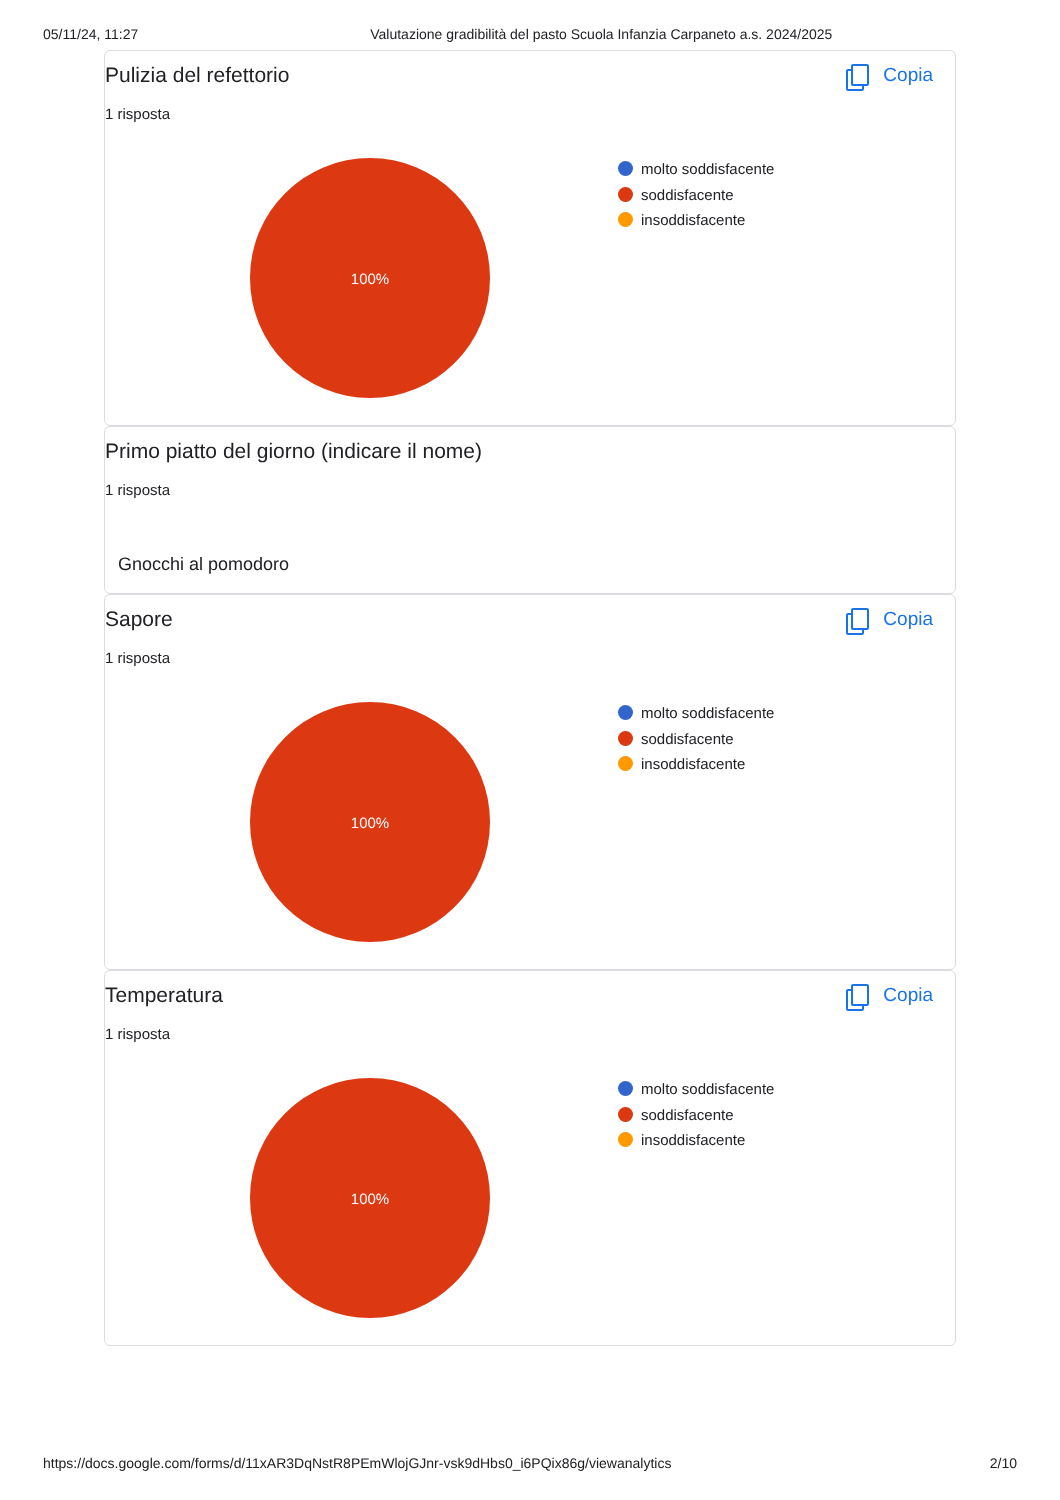05/11/24, 11:27 Valutazione gradibilità del pasto Scuola Infanzia Carpaneto a.s. 2024/2025
Pulizia del refettorio Copia
1 risposta
100%
molto soddisfacente
soddisfacente
insoddisfacente
Primo piatto del giorno (indicare il nome)
1 risposta
Gnocchi al pomodoro
Sapore Copia
1 risposta
100%
molto soddisfacente
soddisfacente
insoddisfacente
Temperatura Copia
1 risposta
100%
molto soddisfacente
soddisfacente
insoddisfacente
https://docs.google.com/forms/d/11xAR3DqNstR8PEmWlojGJnr-vsk9dHbs0_i6PQix86g/viewanalytics 2/10